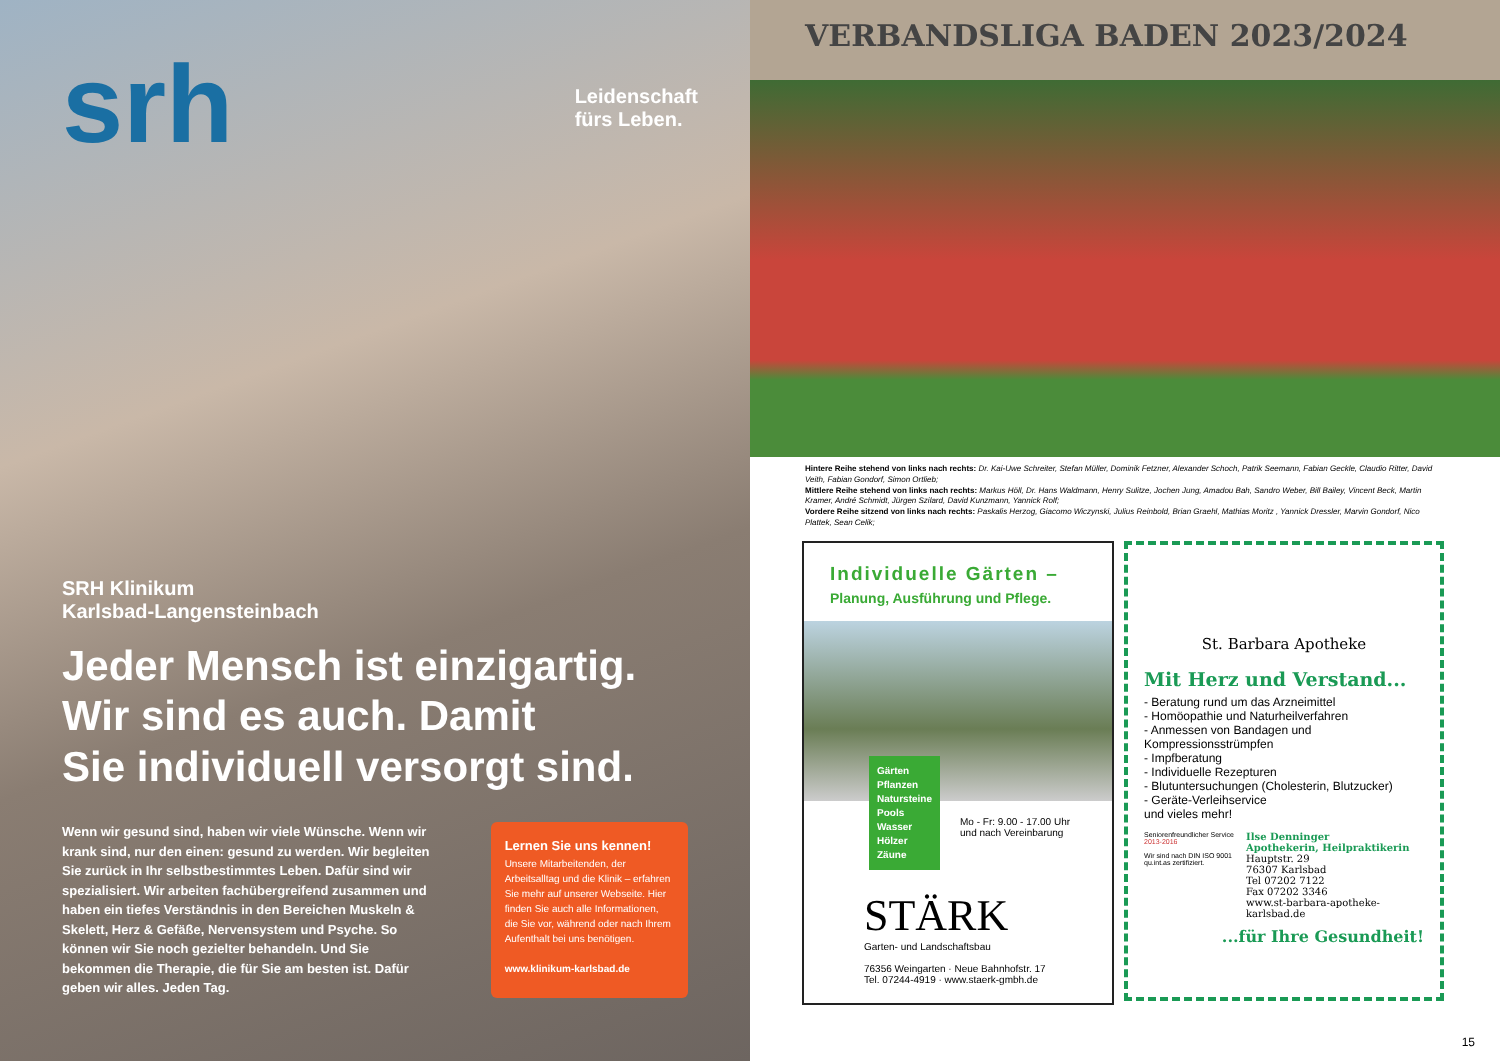srh
Leidenschaft
fürs Leben.
SRH Klinikum
Karlsbad-Langensteinbach
Jeder Mensch ist einzigartig.
Wir sind es auch. Damit
Sie individuell versorgt sind.
Wenn wir gesund sind, haben wir viele Wünsche. Wenn wir krank sind, nur den einen: gesund zu werden. Wir begleiten Sie zurück in Ihr selbstbestimmtes Leben. Dafür sind wir spezialisiert. Wir arbeiten fachübergreifend zusammen und haben ein tiefes Verständnis in den Bereichen Muskeln & Skelett, Herz & Gefäße, Nervensystem und Psyche. So können wir Sie noch gezielter behandeln. Und Sie bekommen die Therapie, die für Sie am besten ist. Dafür geben wir alles. Jeden Tag.
Lernen Sie uns kennen!
Unsere Mitarbeitenden, der Arbeitsalltag und die Klinik – erfahren Sie mehr auf unserer Webseite. Hier finden Sie auch alle Informationen, die Sie vor, während oder nach Ihrem Aufenthalt bei uns benötigen.
www.klinikum-karlsbad.de
VERBANDSLIGA BADEN 2023/2024
Hintere Reihe stehend von links nach rechts: Dr. Kai-Uwe Schreiter, Stefan Müller, Dominik Fetzner, Alexander Schoch, Patrik Seemann, Fabian Geckle, Claudio Ritter, David Veith, Fabian Gondorf, Simon Ortlieb;
Mittlere Reihe stehend von links nach rechts: Markus Höll, Dr. Hans Waldmann, Henry Sulitze, Jochen Jung, Amadou Bah, Sandro Weber, Bill Bailey, Vincent Beck, Martin Kramer, André Schmidt, Jürgen Szilard, David Kunzmann, Yannick Rolf;
Vordere Reihe sitzend von links nach rechts: Paskalis Herzog, Giacomo Wiczynski, Julius Reinbold, Brian Graehl, Mathias Moritz , Yannick Dressler, Marvin Gondorf, Nico Plattek, Sean Celik;
Individuelle Gärten –
Planung, Ausführung und Pflege.
Gärten
Pflanzen
Natursteine
Pools
Wasser
Hölzer
Zäune
Mo - Fr: 9.00 - 17.00 Uhr
und nach Vereinbarung
STÄRK
Garten- und Landschaftsbau
76356 Weingarten · Neue Bahnhofstr. 17
Tel. 07244-4919 · www.staerk-gmbh.de
St. Barbara Apotheke
Mit Herz und Verstand...
- Beratung rund um das Arzneimittel
- Homöopathie und Naturheilverfahren
- Anmessen von Bandagen und Kompressionsstrümpfen
- Impfberatung
- Individuelle Rezepturen
- Blutuntersuchungen (Cholesterin, Blutzucker)
- Geräte-Verleihservice
und vieles mehr!
Seniorenfreundlicher Service 2013-2016
Wir sind nach DIN ISO 9001 qu.int.as zertifiziert.
Ilse Denninger
Apothekerin, Heilpraktikerin
Hauptstr. 29
76307 Karlsbad
Tel 07202 7122
Fax 07202 3346
www.st-barbara-apotheke-karlsbad.de
...für Ihre Gesundheit!
15